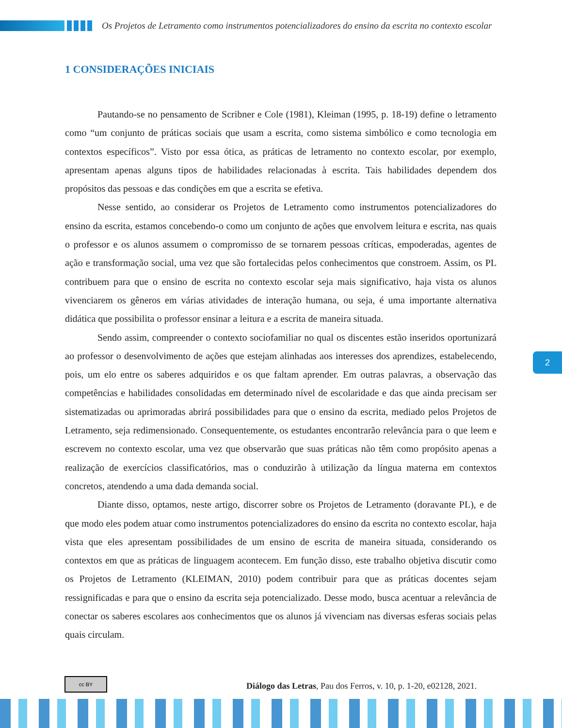Os Projetos de Letramento como instrumentos potencializadores do ensino da escrita no contexto escolar
1 CONSIDERAÇÕES INICIAIS
Pautando-se no pensamento de Scribner e Cole (1981), Kleiman (1995, p. 18-19) define o letramento como “um conjunto de práticas sociais que usam a escrita, como sistema simbólico e como tecnologia em contextos específicos”. Visto por essa ótica, as práticas de letramento no contexto escolar, por exemplo, apresentam apenas alguns tipos de habilidades relacionadas à escrita. Tais habilidades dependem dos propósitos das pessoas e das condições em que a escrita se efetiva.
Nesse sentido, ao considerar os Projetos de Letramento como instrumentos potencializadores do ensino da escrita, estamos concebendo-o como um conjunto de ações que envolvem leitura e escrita, nas quais o professor e os alunos assumem o compromisso de se tornarem pessoas críticas, empoderadas, agentes de ação e transformação social, uma vez que são fortalecidas pelos conhecimentos que constroem. Assim, os PL contribuem para que o ensino de escrita no contexto escolar seja mais significativo, haja vista os alunos vivenciarem os gêneros em várias atividades de interação humana, ou seja, é uma importante alternativa didática que possibilita o professor ensinar a leitura e a escrita de maneira situada.
Sendo assim, compreender o contexto sociofamiliar no qual os discentes estão inseridos oportunizará ao professor o desenvolvimento de ações que estejam alinhadas aos interesses dos aprendizes, estabelecendo, pois, um elo entre os saberes adquiridos e os que faltam aprender. Em outras palavras, a observação das competências e habilidades consolidadas em determinado nível de escolaridade e das que ainda precisam ser sistematizadas ou aprimoradas abrirá possibilidades para que o ensino da escrita, mediado pelos Projetos de Letramento, seja redimensionado. Consequentemente, os estudantes encontrarão relevância para o que leem e escrevem no contexto escolar, uma vez que observarão que suas práticas não têm como propósito apenas a realização de exercícios classificatórios, mas o conduzirão à utilização da língua materna em contextos concretos, atendendo a uma dada demanda social.
Diante disso, optamos, neste artigo, discorrer sobre os Projetos de Letramento (doravante PL), e de que modo eles podem atuar como instrumentos potencializadores do ensino da escrita no contexto escolar, haja vista que eles apresentam possibilidades de um ensino de escrita de maneira situada, considerando os contextos em que as práticas de linguagem acontecem. Em função disso, este trabalho objetiva discutir como os Projetos de Letramento (KLEIMAN, 2010) podem contribuir para que as práticas docentes sejam ressignificadas e para que o ensino da escrita seja potencializado. Desse modo, busca acentuar a relevância de conectar os saberes escolares aos conhecimentos que os alunos já vivenciam nas diversas esferas sociais pelas quais circulam.
2
cc BY
Diálogo das Letras, Pau dos Ferros, v. 10, p. 1-20, e02128, 2021.